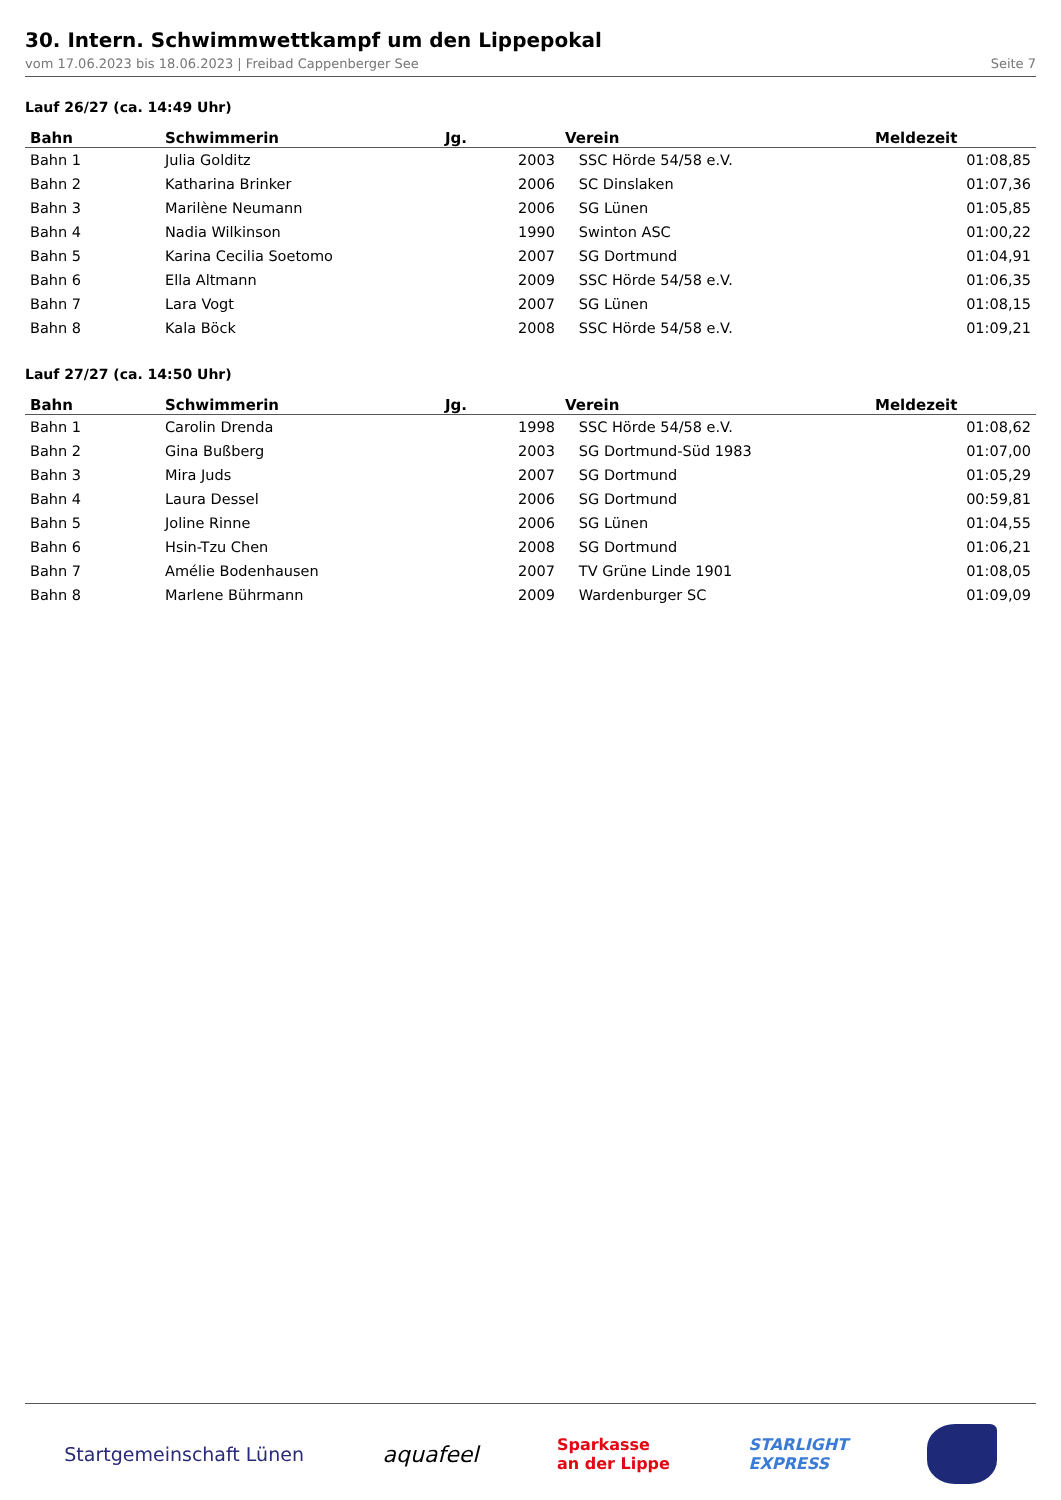30. Intern. Schwimmwettkampf um den Lippepokal
vom 17.06.2023 bis 18.06.2023 | Freibad Cappenberger See Seite 7
Lauf 26/27 (ca. 14:49 Uhr)
| Bahn | Schwimmerin | Jg. | Verein | Meldezeit |
| --- | --- | --- | --- | --- |
| Bahn 1 | Julia Golditz | 2003 | SSC Hörde 54/58 e.V. | 01:08,85 |
| Bahn 2 | Katharina Brinker | 2006 | SC Dinslaken | 01:07,36 |
| Bahn 3 | Marilène Neumann | 2006 | SG Lünen | 01:05,85 |
| Bahn 4 | Nadia Wilkinson | 1990 | Swinton ASC | 01:00,22 |
| Bahn 5 | Karina Cecilia Soetomo | 2007 | SG Dortmund | 01:04,91 |
| Bahn 6 | Ella Altmann | 2009 | SSC Hörde 54/58 e.V. | 01:06,35 |
| Bahn 7 | Lara Vogt | 2007 | SG Lünen | 01:08,15 |
| Bahn 8 | Kala Böck | 2008 | SSC Hörde 54/58 e.V. | 01:09,21 |
Lauf 27/27 (ca. 14:50 Uhr)
| Bahn | Schwimmerin | Jg. | Verein | Meldezeit |
| --- | --- | --- | --- | --- |
| Bahn 1 | Carolin Drenda | 1998 | SSC Hörde 54/58 e.V. | 01:08,62 |
| Bahn 2 | Gina Bußberg | 2003 | SG Dortmund-Süd 1983 | 01:07,00 |
| Bahn 3 | Mira Juds | 2007 | SG Dortmund | 01:05,29 |
| Bahn 4 | Laura Dessel | 2006 | SG Dortmund | 00:59,81 |
| Bahn 5 | Joline Rinne | 2006 | SG Lünen | 01:04,55 |
| Bahn 6 | Hsin-Tzu Chen | 2008 | SG Dortmund | 01:06,21 |
| Bahn 7 | Amélie Bodenhausen | 2007 | TV Grüne Linde 1901 | 01:08,05 |
| Bahn 8 | Marlene Bührmann | 2009 | Wardenburger SC | 01:09,09 |
Startgemeinschaft Lünen aquafeel Sparkasse
an der Lippe STARLIGHT
EXPRESS